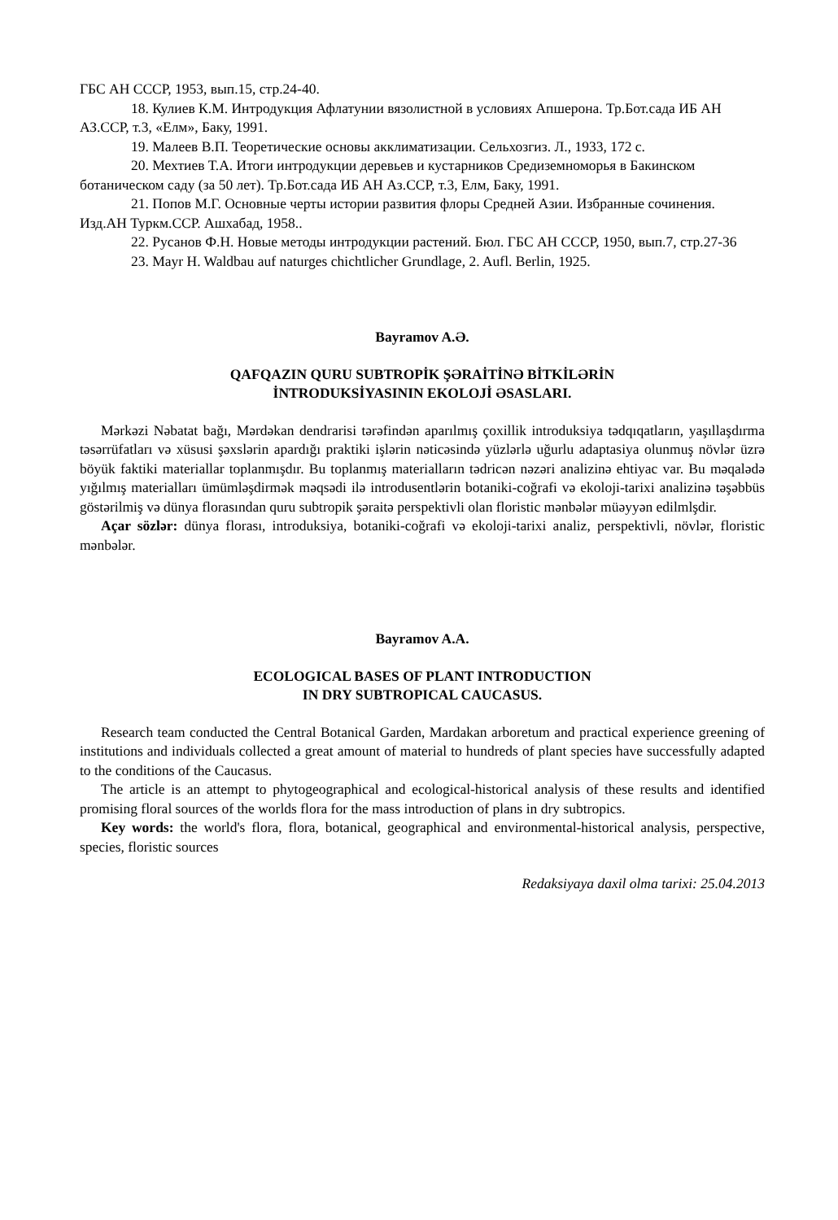ГБС АН СССР, 1953, вып.15, стр.24-40.
18. Кулиев К.М. Интродукция Афлатунии вязолистной в условиях Апшерона. Тр.Бот.сада ИБ АН АЗ.ССР, т.3, «Елм», Баку, 1991.
19. Малеев В.П. Теоретические основы акклиматизации. Сельхозгиз. Л., 1933, 172 с.
20. Мехтиев Т.А. Итоги интродукции деревьев и кустарников Средиземноморья в Бакинском ботаническом саду (за 50 лет). Тр.Бот.сада ИБ АН Аз.ССР, т.3, Елм, Баку, 1991.
21. Попов М.Г. Основные черты истории развития флоры Средней Азии. Избранные сочинения. Изд.АН Туркм.ССР. Ашхабад, 1958..
22. Русанов Ф.Н. Новые методы интродукции растений. Бюл. ГБС АН СССР, 1950, вып.7, стр.27-36
23. Mayr H. Waldbau auf naturges chichtlicher Grundlage, 2. Aufl. Berlin, 1925.
Bayramov A.Ə.
QAFQAZIN QURU SUBTROPİK ŞƏRAİTİNƏ BİTKİLƏRİN
İNTRODUKSİYASININ EKOLOJİ ƏSASLARI.
Mərkəzi Nəbatat bağı, Mərdəkan dendrarisi tərəfindən aparılmış çoxillik introduksiya tədqıqatların, yaşıllaşdırma təsərrüfatları və xüsusi şəxslərin apardığı praktiki işlərin nəticəsində yüzlərlə uğurlu adaptasiya olunmuş növlər üzrə böyük faktiki materiallar toplanmışdır. Bu toplanmış materialların tədricən nəzəri analizinə ehtiyac var. Bu məqalədə yığılmış materialları ümümləşdirmək məqsədi ilə introdusentlərin botaniki-coğrafi və ekoloji-tarixi analizinə təşəbbüs göstərilmiş və dünya florasından quru subtropik şəraitə perspektivli olan floristic mənbələr müəyyən edilmlşdir.
Açar sözlər: dünya florası, introduksiya, botaniki-coğrafi və ekoloji-tarixi analiz, perspektivli, növlər, floristic mənbələr.
Bayramov A.A.
ECOLOGICAL BASES OF PLANT INTRODUCTION
IN DRY SUBTROPICAL CAUCASUS.
Research team conducted the Central Botanical Garden, Mardakan arboretum and practical experience greening of institutions and individuals collected a great amount of material to hundreds of plant species have successfully adapted to the conditions of the Caucasus.
The article is an attempt to phytogeographical and ecological-historical analysis of these results and identified promising floral sources of the worlds flora for the mass introduction of plans in dry subtropics.
Key words: the world's flora, flora, botanical, geographical and environmental-historical analysis, perspective, species, floristic sources
Redaksiyaya daxil olma tarixi: 25.04.2013